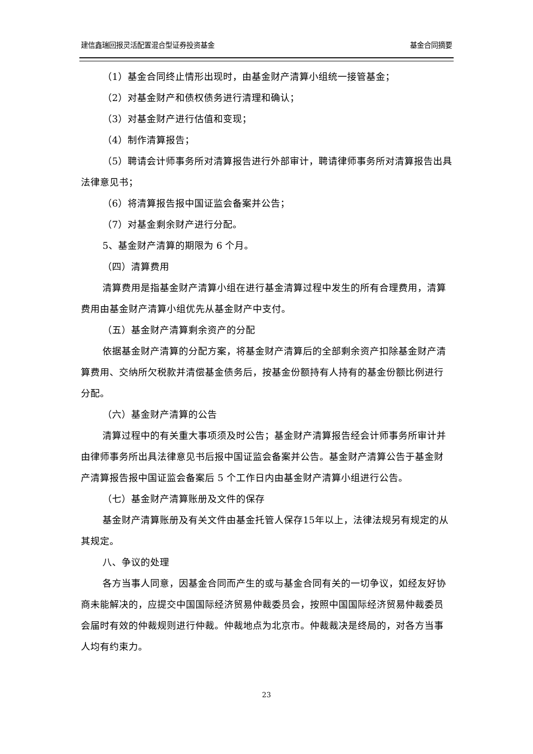建信鑫瑞回报灵活配置混合型证券投资基金 基金合同摘要
（1）基金合同终止情形出现时，由基金财产清算小组统一接管基金；
（2）对基金财产和债权债务进行清理和确认；
（3）对基金财产进行估值和变现；
（4）制作清算报告；
（5）聘请会计师事务所对清算报告进行外部审计，聘请律师事务所对清算报告出具法律意见书；
（6）将清算报告报中国证监会备案并公告；
（7）对基金剩余财产进行分配。
5、基金财产清算的期限为 6 个月。
（四）清算费用
清算费用是指基金财产清算小组在进行基金清算过程中发生的所有合理费用，清算费用由基金财产清算小组优先从基金财产中支付。
（五）基金财产清算剩余资产的分配
依据基金财产清算的分配方案，将基金财产清算后的全部剩余资产扣除基金财产清算费用、交纳所欠税款并清偿基金债务后，按基金份额持有人持有的基金份额比例进行分配。
（六）基金财产清算的公告
清算过程中的有关重大事项须及时公告；基金财产清算报告经会计师事务所审计并由律师事务所出具法律意见书后报中国证监会备案并公告。基金财产清算公告于基金财产清算报告报中国证监会备案后 5 个工作日内由基金财产清算小组进行公告。
（七）基金财产清算账册及文件的保存
基金财产清算账册及有关文件由基金托管人保存15年以上，法律法规另有规定的从其规定。
八、争议的处理
各方当事人同意，因基金合同而产生的或与基金合同有关的一切争议，如经友好协商未能解决的，应提交中国国际经济贸易仲裁委员会，按照中国国际经济贸易仲裁委员会届时有效的仲裁规则进行仲裁。仲裁地点为北京市。仲裁裁决是终局的，对各方当事人均有约束力。
23